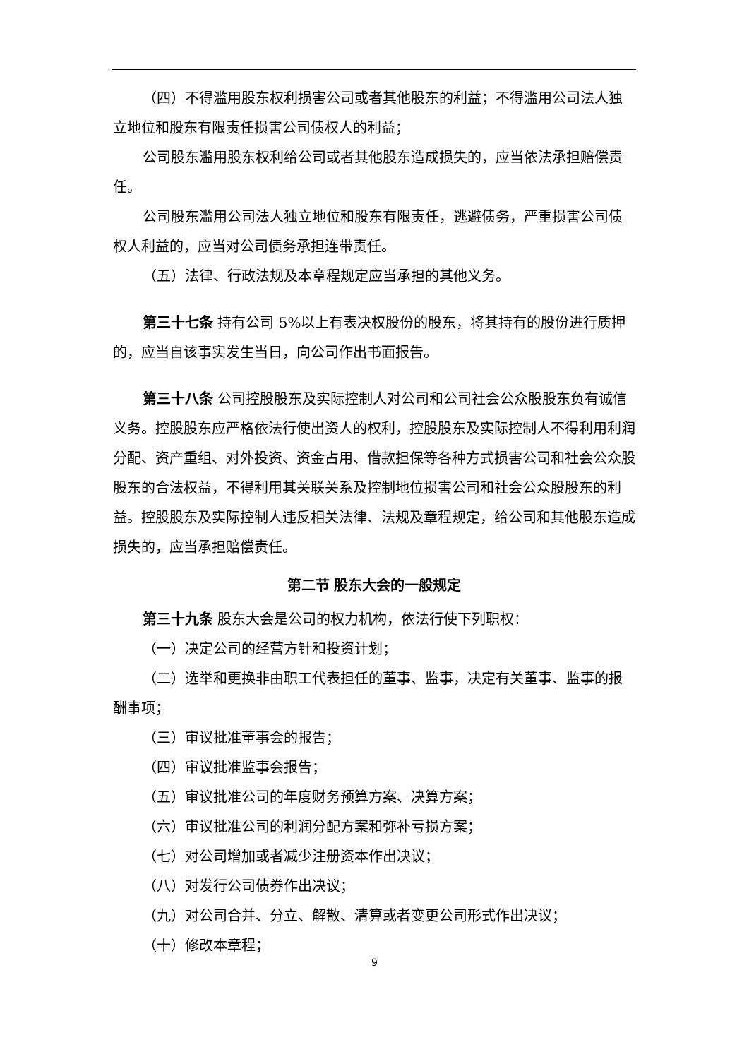（四）不得滥用股东权利损害公司或者其他股东的利益；不得滥用公司法人独立地位和股东有限责任损害公司债权人的利益；
公司股东滥用股东权利给公司或者其他股东造成损失的，应当依法承担赔偿责任。
公司股东滥用公司法人独立地位和股东有限责任，逃避债务，严重损害公司债权人利益的，应当对公司债务承担连带责任。
（五）法律、行政法规及本章程规定应当承担的其他义务。
第三十七条 持有公司 5%以上有表决权股份的股东，将其持有的股份进行质押的，应当自该事实发生当日，向公司作出书面报告。
第三十八条 公司控股股东及实际控制人对公司和公司社会公众股股东负有诚信义务。控股股东应严格依法行使出资人的权利，控股股东及实际控制人不得利用利润分配、资产重组、对外投资、资金占用、借款担保等各种方式损害公司和社会公众股股东的合法权益，不得利用其关联关系及控制地位损害公司和社会公众股股东的利益。控股股东及实际控制人违反相关法律、法规及章程规定，给公司和其他股东造成损失的，应当承担赔偿责任。
第二节 股东大会的一般规定
第三十九条 股东大会是公司的权力机构，依法行使下列职权：
（一）决定公司的经营方针和投资计划；
（二）选举和更换非由职工代表担任的董事、监事，决定有关董事、监事的报酬事项；
（三）审议批准董事会的报告；
（四）审议批准监事会报告；
（五）审议批准公司的年度财务预算方案、决算方案；
（六）审议批准公司的利润分配方案和弥补亏损方案；
（七）对公司增加或者减少注册资本作出决议；
（八）对发行公司债券作出决议；
（九）对公司合并、分立、解散、清算或者变更公司形式作出决议；
（十）修改本章程；
9